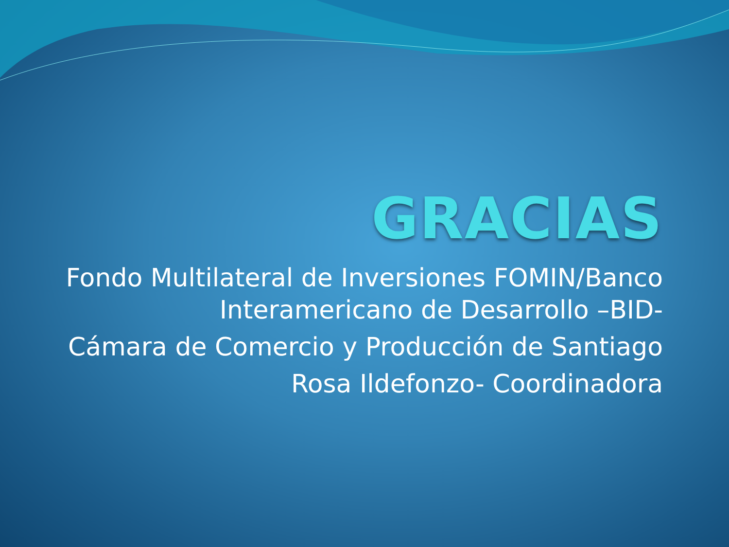GRACIAS
Fondo Multilateral de Inversiones FOMIN/Banco Interamericano de Desarrollo –BID-
Cámara de Comercio y Producción de Santiago
Rosa Ildefonzo- Coordinadora